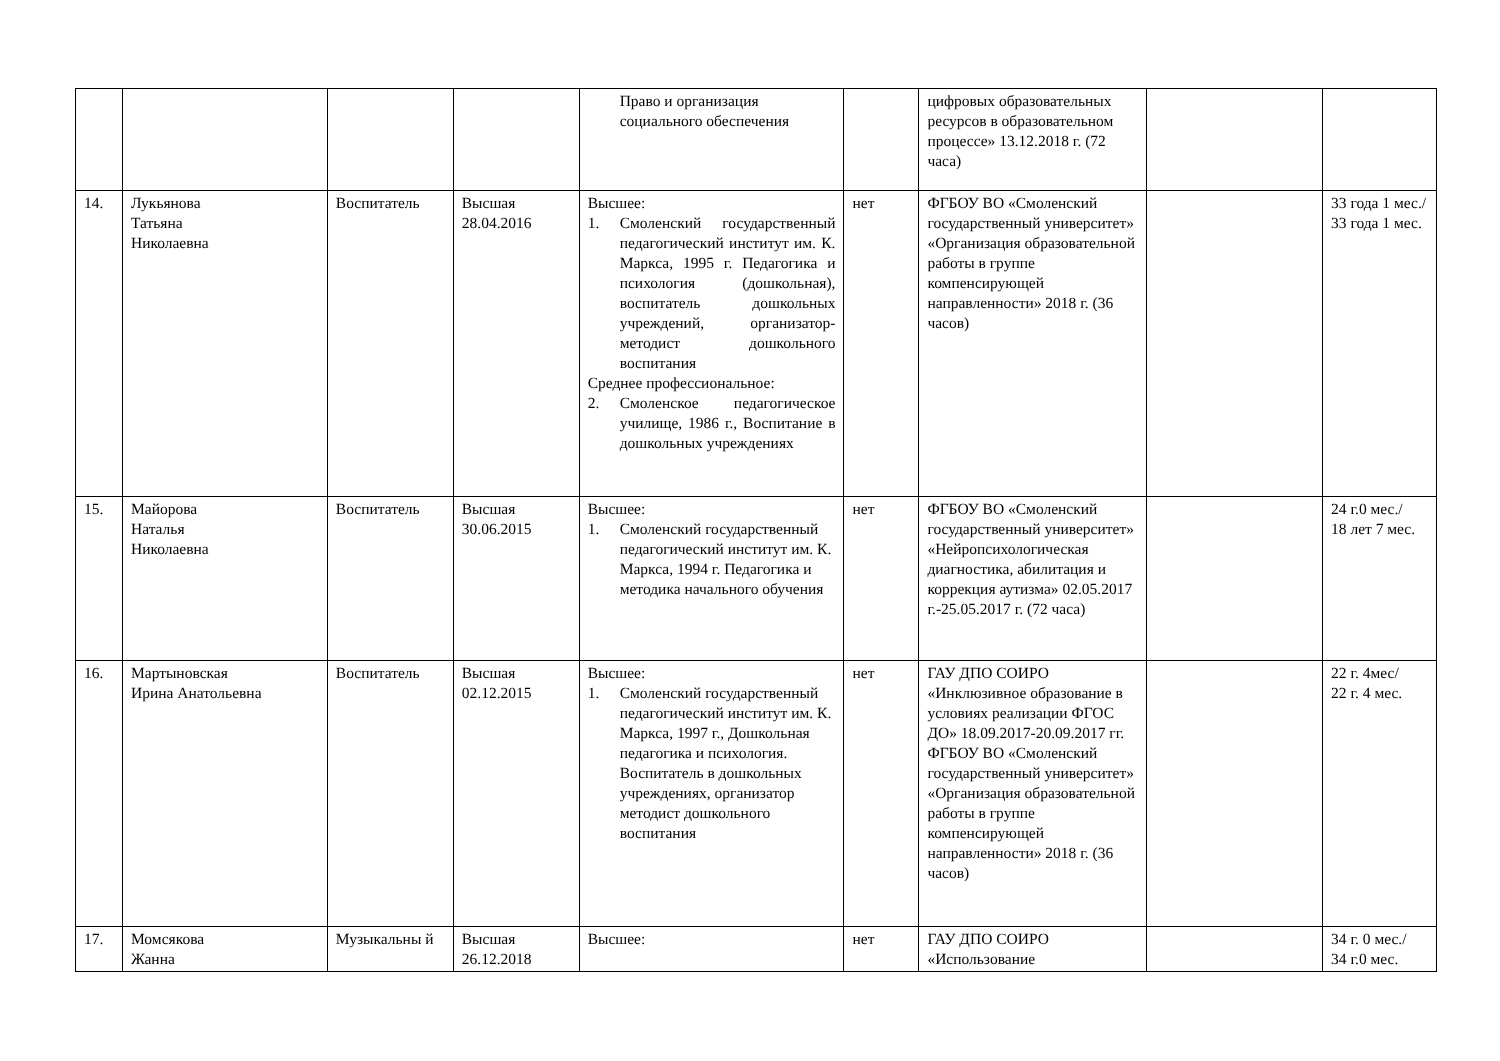| | | | | Право и организация социального обеспечения | | цифровых образовательных ресурсов в образовательном процессе» 13.12.2018 г. (72 часа) | | |
| 14. | Лукьянова Татьяна Николаевна | Воспитатель | Высшая 28.04.2016 | Высшее: 1. Смоленский государственный педагогический институт им. К. Маркса, 1995 г. Педагогика и психология (дошкольная), воспитатель дошкольных учреждений, организатор-методист дошкольного воспитания Среднее профессиональное: 2. Смоленское педагогическое училище, 1986 г., Воспитание в дошкольных учреждениях | нет | ФГБОУ ВО «Смоленский государственный университет» «Организация образовательной работы в группе компенсирующей направленности» 2018 г. (36 часов) | | 33 года 1 мес./ 33 года 1 мес. |
| 15. | Майорова Наталья Николаевна | Воспитатель | Высшая 30.06.2015 | Высшее: 1. Смоленский государственный педагогический институт им. К. Маркса, 1994 г. Педагогика и методика начального обучения | нет | ФГБОУ ВО «Смоленский государственный университет» «Нейропсихологическая диагностика, абилитация и коррекция аутизма» 02.05.2017 г.-25.05.2017 г. (72 часа) | | 24 г.0 мес./ 18 лет 7 мес. |
| 16. | Мартыновская Ирина Анатольевна | Воспитатель | Высшая 02.12.2015 | Высшее: 1. Смоленский государственный педагогический институт им. К. Маркса, 1997 г., Дошкольная педагогика и психология. Воспитатель в дошкольных учреждениях, организатор методист дошкольного воспитания | нет | ГАУ ДПО СОИРО «Инклюзивное образование в условиях реализации ФГОС ДО» 18.09.2017-20.09.2017 гг. ФГБОУ ВО «Смоленский государственный университет» «Организация образовательной работы в группе компенсирующей направленности» 2018 г. (36 часов) | | 22 г. 4мес/ 22 г. 4 мес. |
| 17. | Момсякова Жанна | Музыкальны й | Высшая 26.12.2018 | Высшее: | нет | ГАУ ДПО СОИРО «Использование | | 34 г. 0 мес./ 34 г.0 мес. |